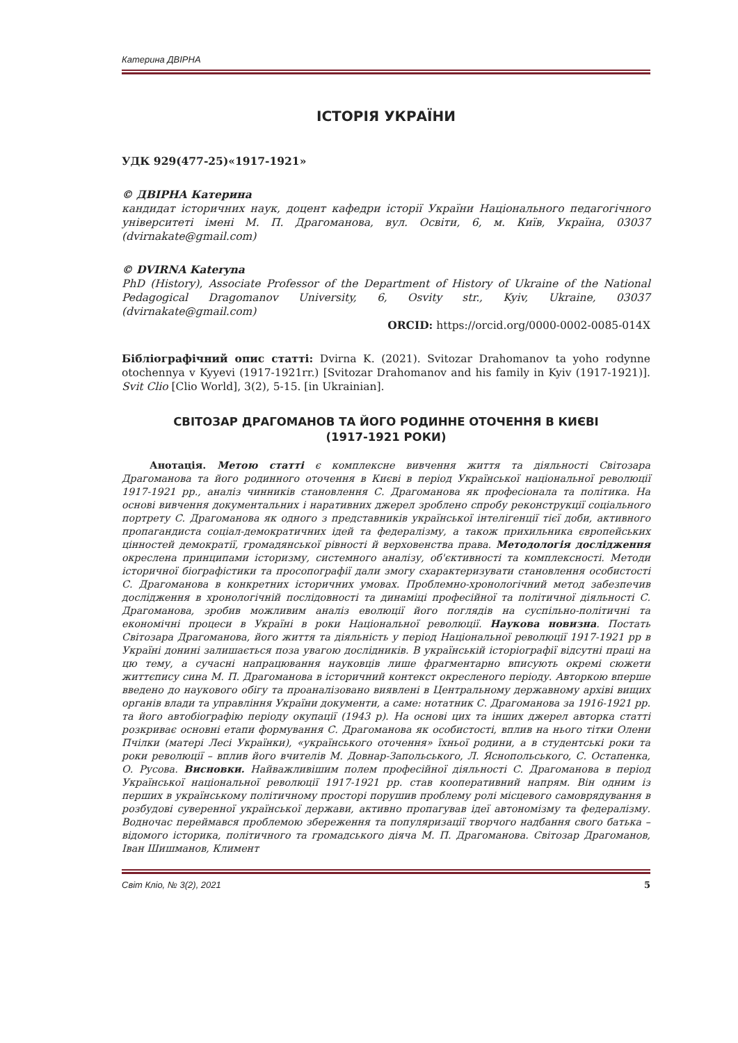Катерина ДВІРНА
ІСТОРІЯ УКРАЇНИ
УДК 929(477-25)«1917-1921»
© ДВІРНА Катерина
кандидат історичних наук, доцент кафедри історії України Національного педагогічного університеті імені М. П. Драгоманова, вул. Освіти, 6, м. Київ, Україна, 03037 (dvirnakate@gmail.com)
© DVIRNA Kateryna
PhD (History), Associate Professor of the Department of History of Ukraine of the National Pedagogical Dragomanov University, 6, Osvity str., Kyiv, Ukraine, 03037 (dvirnakate@gmail.com)
ORCID: https://orcid.org/0000-0002-0085-014X
Бібліографічний опис статті: Dvirna K. (2021). Svitozar Drahomanov ta yoho rodynne otochennya v Kyyevi (1917-1921rr.) [Svitozar Drahomanov and his family in Kyiv (1917-1921)]. Svit Clio [Clio World], 3(2), 5-15. [in Ukrainian].
СВІТОЗАР ДРАГОМАНОВ ТА ЙОГО РОДИННЕ ОТОЧЕННЯ В КИЄВІ
(1917-1921 РОКИ)
Анотація. Метою статті є комплексне вивчення життя та діяльності Світозара Драгоманова та його родинного оточення в Києві в період Української національної революції 1917-1921 рр., аналіз чинників становлення С. Драгоманова як професіонала та політика. На основі вивчення документальних і наративних джерел зроблено спробу реконструкції соціального портрету С. Драгоманова як одного з представників української інтелігенції тієї доби, активного пропагандиста соціал-демократичних ідей та федералізму, а також прихильника європейських цінностей демократії, громадянської рівності й верховенства права. Методологія дослідження окреслена принципами історизму, системного аналізу, об'єктивності та комплексності. Методи історичної біографістики та просопографії дали змогу схарактеризувати становлення особистості С. Драгоманова в конкретних історичних умовах. Проблемно-хронологічний метод забезпечив дослідження в хронологічній послідовності та динаміці професійної та політичної діяльності С. Драгоманова, зробив можливим аналіз еволюції його поглядів на суспільно-політичні та економічні процеси в Україні в роки Національної революції. Наукова новизна. Постать Світозара Драгоманова, його життя та діяльність у період Національної революції 1917-1921 рр в Україні донині залишається поза увагою дослідників. В українській історіографії відсутні праці на цю тему, а сучасні напрацювання науковців лише фрагментарно вписують окремі сюжети життєпису сина М. П. Драгоманова в історичний контекст окресленого періоду. Авторкою вперше введено до наукового обігу та проаналізовано виявлені в Центральному державному архіві вищих органів влади та управління України документи, а саме: нотатник С. Драгоманова за 1916-1921 рр. та його автобіографію періоду окупації (1943 р). На основі цих та інших джерел авторка статті розкриває основні етапи формування С. Драгоманова як особистості, вплив на нього тітки Олени Пчілки (матері Лесі Українки), «українського оточення» їхньої родини, а в студентські роки та роки революції – вплив його вчителів М. Довнар-Запольського, Л. Яснопольського, С. Остапенка, О. Русова. Висновки. Найважливішим полем професійної діяльності С. Драгоманова в період Української національної революції 1917-1921 рр. став кооперативний напрям. Він одним із перших в українському політичному просторі порушив проблему ролі місцевого самоврядування в розбудові суверенної української держави, активно пропагував ідеї автономізму та федералізму. Водночас переймався проблемою збереження та популяризації творчого надбання свого батька – відомого історика, політичного та громадського діяча М. П. Драгоманова. Світозар Драгоманов, Іван Шишманов, Климент
Світ Кліо, № 3(2), 2021 5